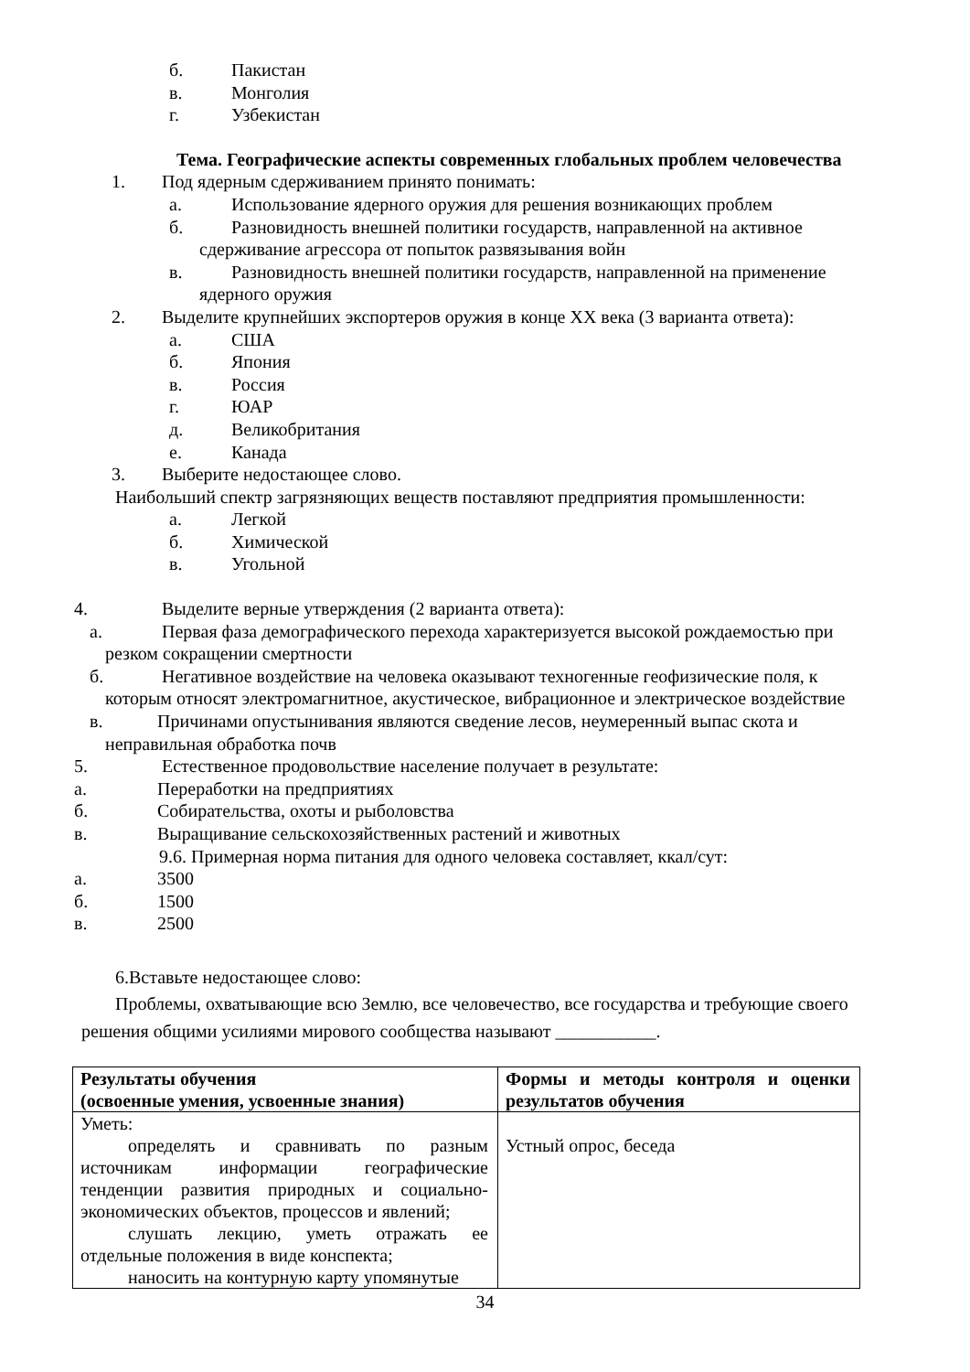б. Пакистан
в. Монголия
г. Узбекистан
Тема. Географические аспекты современных глобальных проблем человечества
1. Под ядерным сдерживанием принято понимать:
а. Использование ядерного оружия для решения возникающих проблем
б. Разновидность внешней политики государств, направленной на активное
сдерживание агрессора от попыток развязывания войн
в. Разновидность внешней политики государств, направленной на применение
ядерного оружия
2. Выделите крупнейших экспортеров оружия в конце XX века (3 варианта ответа):
а. США
б. Япония
в. Россия
г. ЮАР
д. Великобритания
е. Канада
3. Выберите недостающее слово.
Наибольший спектр загрязняющих веществ поставляют предприятия промышленности:
а. Легкой
б. Химической
в. Угольной
4. Выделите верные утверждения (2 варианта ответа):
а. Первая фаза демографического перехода характеризуется высокой рождаемостью при
резком сокращении смертности
б. Негативное воздействие на человека оказывают техногенные геофизические поля, к
которым относят электромагнитное, акустическое, вибрационное и электрическое воздействие
в. Причинами опустынивания являются сведение лесов, неумеренный выпас скота и
неправильная обработка почв
5. Естественное продовольствие население получает в результате:
а. Переработки на предприятиях
б. Собирательства, охоты и рыболовства
в. Выращивание сельскохозяйственных растений и животных
9.6. Примерная норма питания для одного человека составляет, ккал/сут:
а. 3500
б. 1500
в. 2500
6.Вставьте недостающее слово:
Проблемы, охватывающие всю Землю, все человечество, все государства и требующие своего
решения общими усилиями мирового сообщества называют ___________.
| Результаты обучения (освоенные умения, усвоенные знания) | Формы и методы контроля и оценки результатов обучения |
| Уметь: определять и сравнивать по разным источникам информации географические тенденции развития природных и социально-экономических объектов, процессов и явлений; слушать лекцию, уметь отражать ее отдельные положения в виде конспекта; наносить на контурную карту упомянутые | Устный опрос, беседа |
34